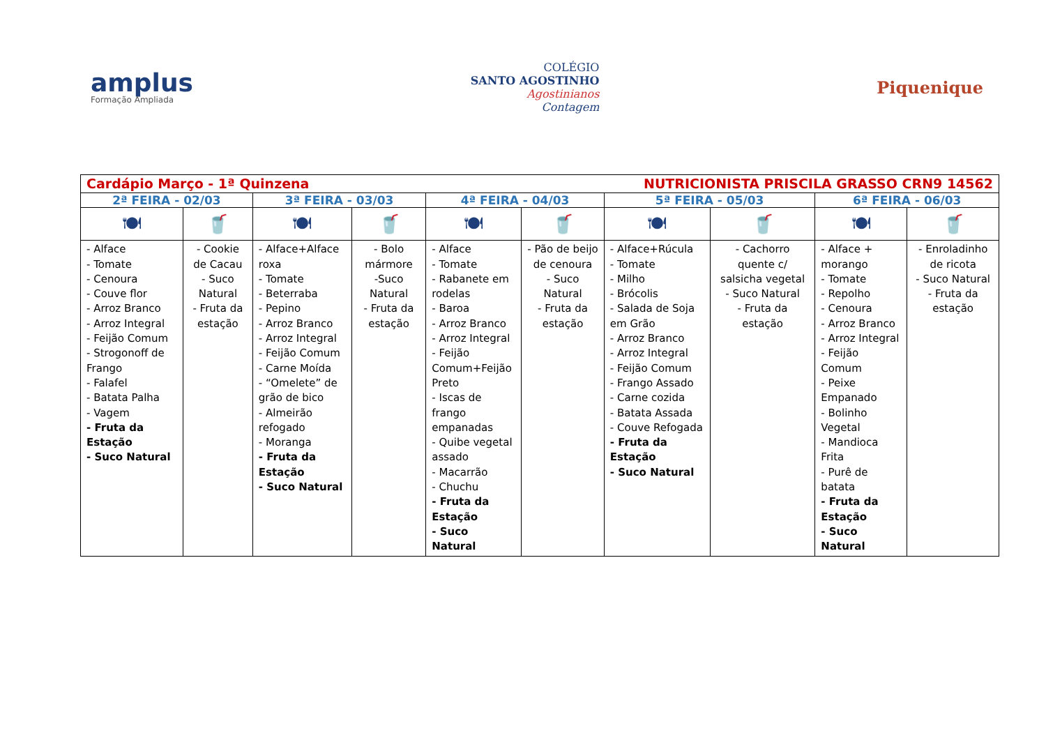amplus
Formação Ampliada
COLÉGIO
SANTO AGOSTINHO
Agostinianos
Contagem
Piquenique
| Cardápio Março - 1ª Quinzena NUTRICIONISTA PRISCILA GRASSO CRN9 14562 | | | | | | | | | |
| 2ª FEIRA - 02/03 | | 3ª FEIRA - 03/03 | | 4ª FEIRA - 04/03 | | 5ª FEIRA - 05/03 | | 6ª FEIRA - 06/03 | |
| 🍽 | 🥤 | 🍽 | 🥤 | 🍽 | 🥤 | 🍽 | 🥤 | 🍽 | 🥤 |
| - Alface - Tomate - Cenoura - Couve flor - Arroz Branco - Arroz Integral - Feijão Comum - Strogonoff de Frango - Falafel - Batata Palha - Vagem - Fruta da Estação - Suco Natural | - Cookie de Cacau - Suco Natural - Fruta da estação | - Alface+Alface roxa - Tomate - Beterraba - Pepino - Arroz Branco - Arroz Integral - Feijão Comum - Carne Moída - “Omelete” de grão de bico - Almeirão refogado - Moranga - Fruta da Estação - Suco Natural | - Bolo mármore -Suco Natural - Fruta da estação | - Alface - Tomate - Rabanete em rodelas - Baroa - Arroz Branco - Arroz Integral - Feijão Comum+Feijão Preto - Iscas de frango empanadas - Quibe vegetal assado - Macarrão - Chuchu - Fruta da Estação - Suco Natural | - Pão de beijo de cenoura - Suco Natural - Fruta da estação | - Alface+Rúcula - Tomate - Milho - Brócolis - Salada de Soja em Grão - Arroz Branco - Arroz Integral - Feijão Comum - Frango Assado - Carne cozida - Batata Assada - Couve Refogada - Fruta da Estação - Suco Natural | - Cachorro quente c/ salsicha vegetal - Suco Natural - Fruta da estação | - Alface + morango - Tomate - Repolho - Cenoura - Arroz Branco - Arroz Integral - Feijão Comum - Peixe Empanado - Bolinho Vegetal - Mandioca Frita - Purê de batata - Fruta da Estação - Suco Natural | - Enroladinho de ricota - Suco Natural - Fruta da estação |